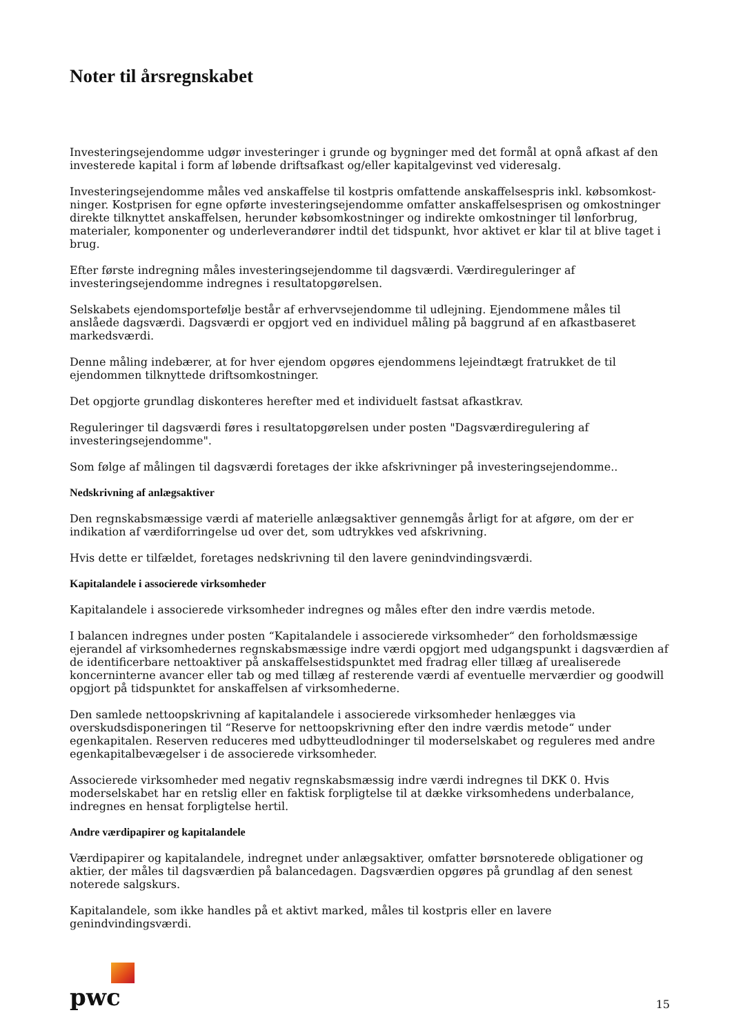Noter til årsregnskabet
Investeringsejendomme udgør investeringer i grunde og bygninger med det formål at opnå afkast af den investerede kapital i form af løbende driftsafkast og/eller kapitalgevinst ved videresalg.
Investeringsejendomme måles ved anskaffelse til kostpris omfattende anskaffelsespris inkl. købsomkost-ninger. Kostprisen for egne opførte investeringsejendomme omfatter anskaffelsesprisen og omkostninger direkte tilknyttet anskaffelsen, herunder købsomkostninger og indirekte omkostninger til lønforbrug, materialer, komponenter og underleverandører indtil det tidspunkt, hvor aktivet er klar til at blive taget i brug.
Efter første indregning måles investeringsejendomme til dagsværdi. Værdireguleringer af investeringsejendomme indregnes i resultatopgørelsen.
Selskabets ejendomsportefølje består af erhvervsejendomme til udlejning. Ejendommene måles til anslåede dagsværdi. Dagsværdi er opgjort ved en individuel måling på baggrund af en afkastbaseret markedsværdi.
Denne måling indebærer, at for hver ejendom opgøres ejendommens lejeindtægt fratrukket de til ejendommen tilknyttede driftsomkostninger.
Det opgjorte grundlag diskonteres herefter med et individuelt fastsat afkastkrav.
Reguleringer til dagsværdi føres i resultatopgørelsen under posten "Dagsværdiregulering af investeringsejendomme".
Som følge af målingen til dagsværdi foretages der ikke afskrivninger på investeringsejendomme..
Nedskrivning af anlægsaktiver
Den regnskabsmæssige værdi af materielle anlægsaktiver gennemgås årligt for at afgøre, om der er indikation af værdiforringelse ud over det, som udtrykkes ved afskrivning.
Hvis dette er tilfældet, foretages nedskrivning til den lavere genindvindingsværdi.
Kapitalandele i associerede virksomheder
Kapitalandele i associerede virksomheder indregnes og måles efter den indre værdis metode.
I balancen indregnes under posten “Kapitalandele i associerede virksomheder“ den forholdsmæssige ejerandel af virksomhedernes regnskabsmæssige indre værdi opgjort med udgangspunkt i dagsværdien af de identificerbare nettoaktiver på anskaffelsestidspunktet med fradrag eller tillæg af urealiserede koncerninterne avancer eller tab og med tillæg af resterende værdi af eventuelle merværdier og goodwill opgjort på tidspunktet for anskaffelsen af virksomhederne.
Den samlede nettoopskrivning af kapitalandele i associerede virksomheder henlægges via overskudsdisponeringen til “Reserve for nettoopskrivning efter den indre værdis metode“ under egenkapitalen. Reserven reduceres med udbytteudlodninger til moderselskabet og reguleres med andre egenkapitalbevægelser i de associerede virksomheder.
Associerede virksomheder med negativ regnskabsmæssig indre værdi indregnes til DKK 0. Hvis moderselskabet har en retslig eller en faktisk forpligtelse til at dække virksomhedens underbalance, indregnes en hensat forpligtelse hertil.
Andre værdipapirer og kapitalandele
Værdipapirer og kapitalandele, indregnet under anlægsaktiver, omfatter børsnoterede obligationer og aktier, der måles til dagsværdien på balancedagen. Dagsværdien opgøres på grundlag af den senest noterede salgskurs.
Kapitalandele, som ikke handles på et aktivt marked, måles til kostpris eller en lavere genindvindingsværdi.
pwc
15